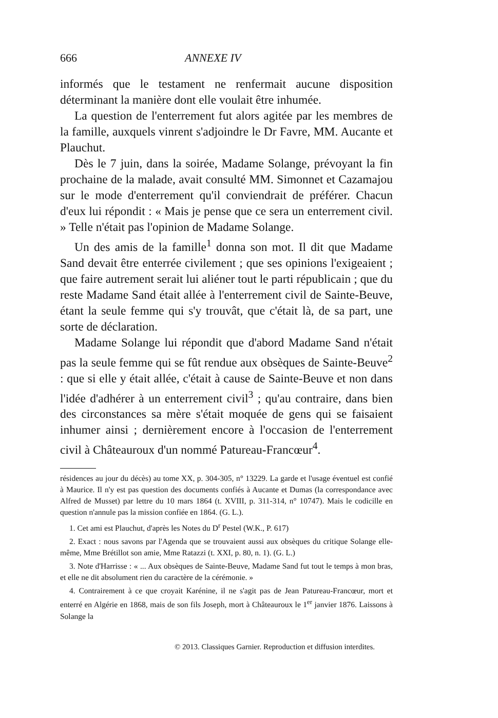666 ANNEXE IV
informés que le testament ne renfermait aucune disposition déterminant la manière dont elle voulait être inhumée.
La question de l'enterrement fut alors agitée par les membres de la famille, auxquels vinrent s'adjoindre le Dr Favre, MM. Aucante et Plauchut.
Dès le 7 juin, dans la soirée, Madame Solange, prévoyant la fin prochaine de la malade, avait consulté MM. Simonnet et Cazamajou sur le mode d'enterrement qu'il conviendrait de préférer. Chacun d'eux lui répondit : « Mais je pense que ce sera un enterrement civil. » Telle n'était pas l'opinion de Madame Solange.
Un des amis de la famille<sup>1</sup> donna son mot. Il dit que Madame Sand devait être enterrée civilement ; que ses opinions l'exigeaient ; que faire autrement serait lui aliéner tout le parti républicain ; que du reste Madame Sand était allée à l'enterrement civil de Sainte-Beuve, étant la seule femme qui s'y trouvât, que c'était là, de sa part, une sorte de déclaration.
Madame Solange lui répondit que d'abord Madame Sand n'était pas la seule femme qui se fût rendue aux obsèques de Sainte-Beuve<sup>2</sup> : que si elle y était allée, c'était à cause de Sainte-Beuve et non dans l'idée d'adhérer à un enterrement civil<sup>3</sup> ; qu'au contraire, dans bien des circonstances sa mère s'était moquée de gens qui se faisaient inhumer ainsi ; dernièrement encore à l'occasion de l'enterrement civil à Châteauroux d'un nommé Patureau-Francœur<sup>4</sup>.
résidences au jour du décès) au tome XX, p. 304-305, n° 13229. La garde et l'usage éventuel est confié à Maurice. Il n'y est pas question des documents confiés à Aucante et Dumas (la correspondance avec Alfred de Musset) par lettre du 10 mars 1864 (t. XVIII, p. 311-314, n° 10747). Mais le codicille en question n'annule pas la mission confiée en 1864. (G. L.).
1. Cet ami est Plauchut, d'après les Notes du D<sup>r</sup> Pestel (W.K., P. 617)
2. Exact : nous savons par l'Agenda que se trouvaient aussi aux obsèques du critique Solange elle-même, Mme Brétillot son amie, Mme Ratazzi (t. XXI, p. 80, n. 1). (G. L.)
3. Note d'Harrisse : « ... Aux obsèques de Sainte-Beuve, Madame Sand fut tout le temps à mon bras, et elle ne dit absolument rien du caractère de la cérémonie. »
4. Contrairement à ce que croyait Karénine, il ne s'agit pas de Jean Patureau-Francœur, mort et enterré en Algérie en 1868, mais de son fils Joseph, mort à Châteauroux le 1<sup>er</sup> janvier 1876. Laissons à Solange la
© 2013. Classiques Garnier. Reproduction et diffusion interdites.